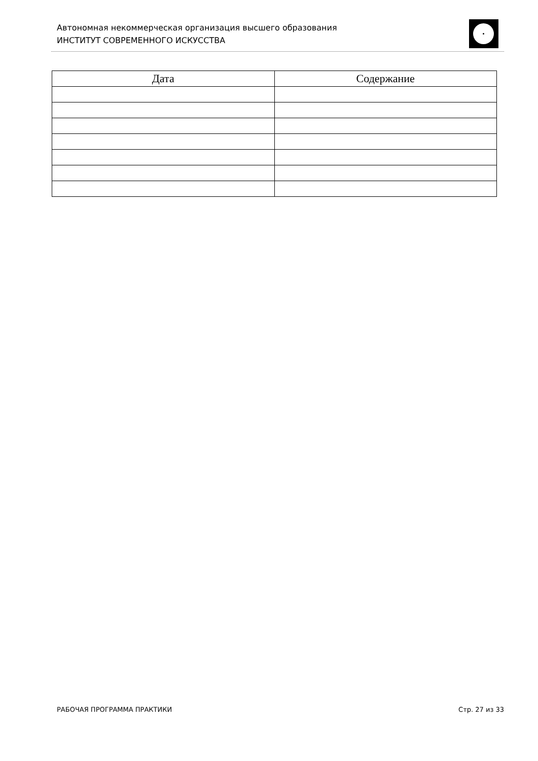Автономная некоммерческая организация высшего образования
ИНСТИТУТ СОВРЕМЕННОГО ИСКУССТВА
| Дата | Содержание |
| --- | --- |
РАБОЧАЯ ПРОГРАММА ПРАКТИКИ Стр. 27 из 33